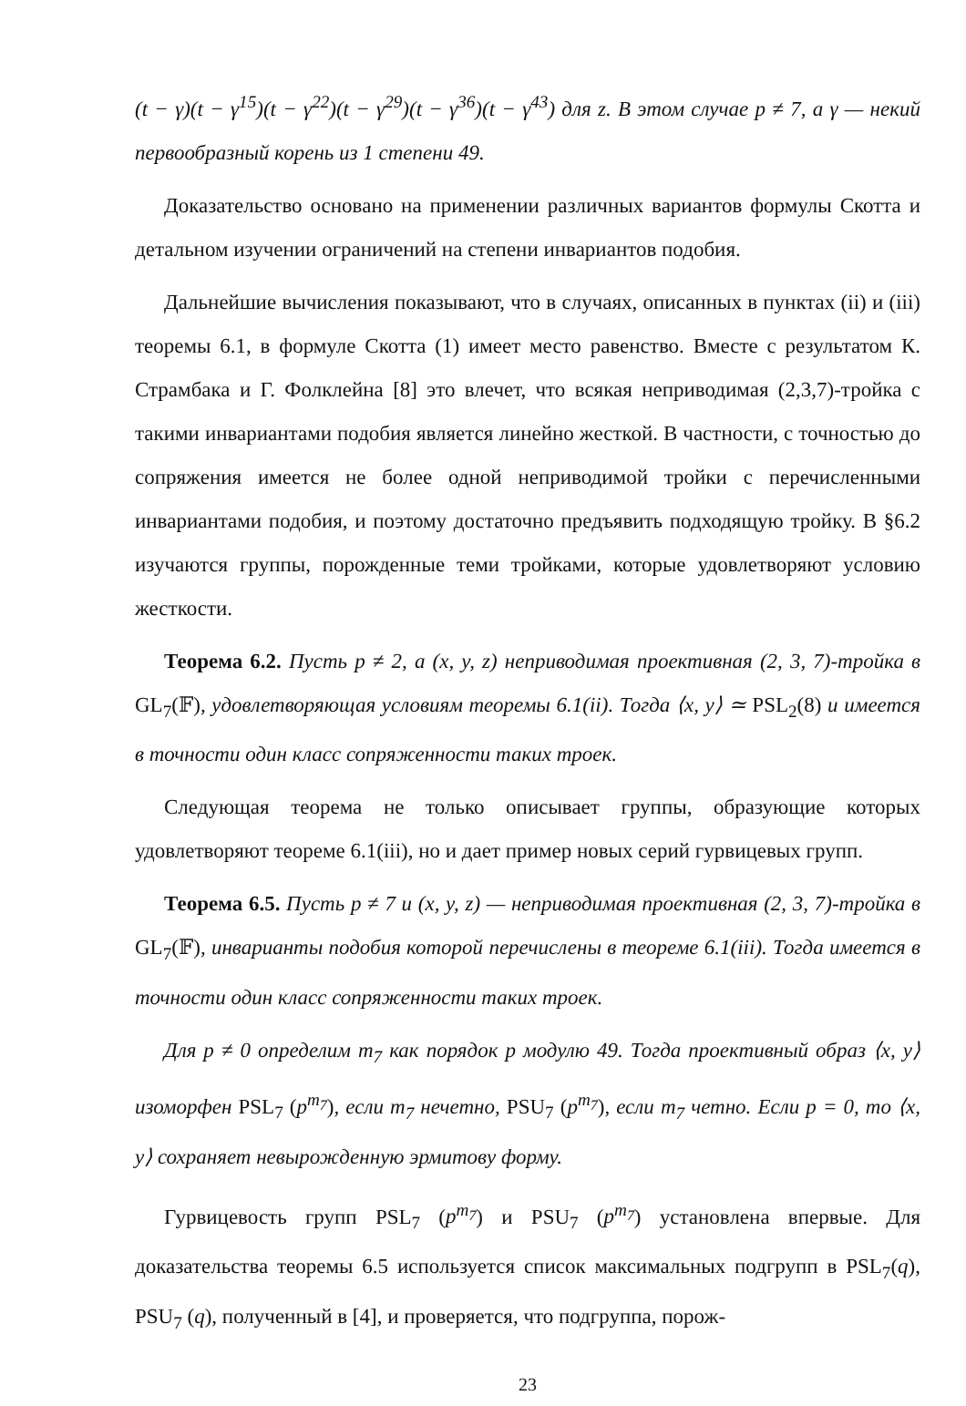(t − γ)(t − γ<sup>15</sup>)(t − γ<sup>22</sup>)(t − γ<sup>29</sup>)(t − γ<sup>36</sup>)(t − γ<sup>43</sup>) для z. В этом случае p ≠ 7, а γ — некий первообразный корень из 1 степени 49.
Доказательство основано на применении различных вариантов формулы Скотта и детальном изучении ограничений на степени инвариантов подобия.
Дальнейшие вычисления показывают, что в случаях, описанных в пунктах (ii) и (iii) теоремы 6.1, в формуле Скотта (1) имеет место равенство. Вместе с результатом К. Страмбака и Г. Фолклейна [8] это влечет, что всякая неприводимая (2,3,7)-тройка с такими инвариантами подобия является линейно жесткой. В частности, с точностью до сопряжения имеется не более одной неприводимой тройки с перечисленными инвариантами подобия, и поэтому достаточно предъявить подходящую тройку. В §6.2 изучаются группы, порожденные теми тройками, которые удовлетворяют условию жесткости.
Теорема 6.2. Пусть p ≠ 2, а (x, y, z) неприводимая проективная (2, 3, 7)-тройка в GL<sub>7</sub>(𝔽), удовлетворяющая условиям теоремы 6.1(ii). Тогда ⟨x, y⟩ ≃ PSL<sub>2</sub>(8) и имеется в точности один класс сопряженности таких троек.
Следующая теорема не только описывает группы, образующие которых удовлетворяют теореме 6.1(iii), но и дает пример новых серий гурвицевых групп.
Теорема 6.5. Пусть p ≠ 7 и (x, y, z) — неприводимая проективная (2, 3, 7)-тройка в GL<sub>7</sub>(𝔽), инварианты подобия которой перечислены в теореме 6.1(iii). Тогда имеется в точности один класс сопряженности таких троек.
Для p ≠ 0 определим m<sub>7</sub> как порядок p модулю 49. Тогда проективный образ ⟨x, y⟩ изоморфен PSL<sub>7</sub> (p<sup>m<sub>7</sub></sup>), если m<sub>7</sub> нечетно, PSU<sub>7</sub> (p<sup>m<sub>7</sub></sup>), если m<sub>7</sub> четно. Если p = 0, то ⟨x, y⟩ сохраняет невырожденную эрмитову форму.
Гурвицевость групп PSL<sub>7</sub> (p<sup>m<sub>7</sub></sup>) и PSU<sub>7</sub> (p<sup>m<sub>7</sub></sup>) установлена впервые. Для доказательства теоремы 6.5 используется список максимальных подгрупп в PSL<sub>7</sub>(q), PSU<sub>7</sub> (q), полученный в [4], и проверяется, что подгруппа, порож-
23